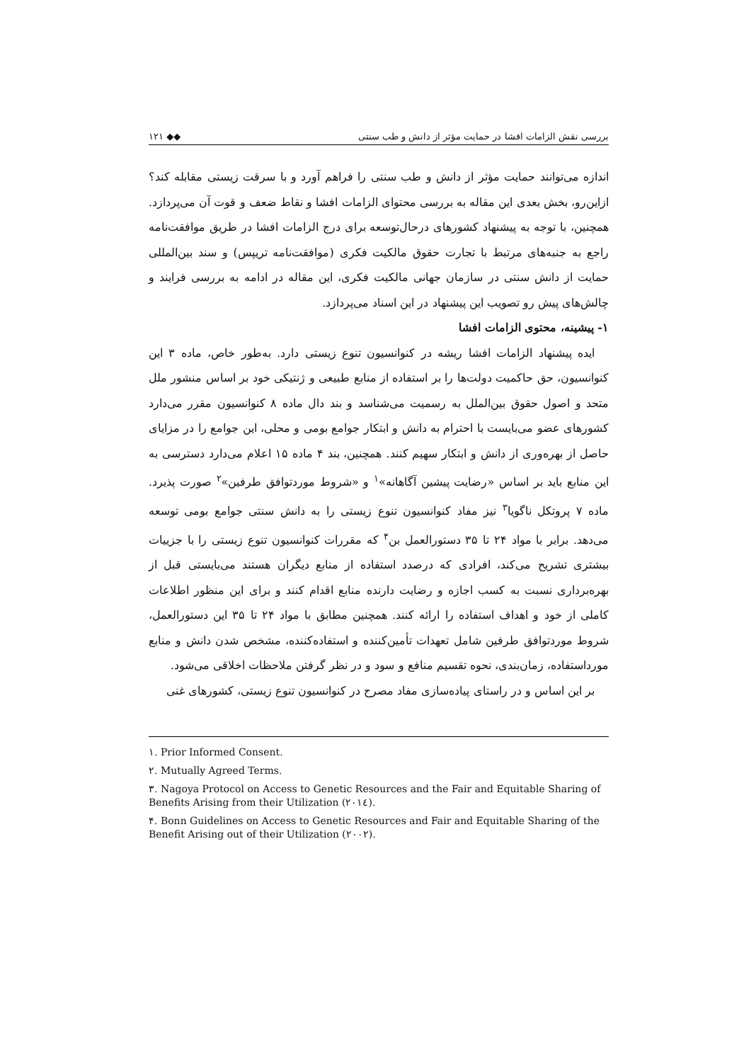بررسی نقش الزامات افشا در حمایت مؤثر از دانش و طب سنتی ◆◆ ۱۲۱
اندازه می‌توانند حمایت مؤثر از دانش و طب سنتی را فراهم آورد و با سرقت زیستی مقابله کند؟ ازاین‌رو، بخش بعدی این مقاله به بررسی محتوای الزامات افشا و نقاط ضعف و قوت آن می‌پردازد. همچنین، با توجه به پیشنهاد کشورهای درحال‌توسعه برای درج الزامات افشا در طریق موافقت‌نامه راجع به جنبه‌های مرتبط با تجارت حقوق مالکیت فکری (موافقت‌نامه تریپس) و سند بین‌المللی حمایت از دانش سنتی در سازمان جهانی مالکیت فکری، این مقاله در ادامه به بررسی فرایند و چالش‌های پیش رو تصویب این پیشنهاد در این اسناد می‌پردازد.
۱- پیشینه، محتوی الزامات افشا
ایده پیشنهاد الزامات افشا ریشه در کنوانسیون تنوع زیستی دارد. به‌طور خاص، ماده ۳ این کنوانسیون، حق حاکمیت دولت‌ها را بر استفاده از منابع طبیعی و ژنتیکی خود بر اساس منشور ملل متحد و اصول حقوق بین‌الملل به رسمیت می‌شناسد و بند دال ماده ۸ کنوانسیون مقرر می‌دارد کشورهای عضو می‌بایست با احترام به دانش و ابتکار جوامع بومی و محلی، این جوامع را در مزایای حاصل از بهره‌وری از دانش و ابتکار سهیم کنند. همچنین، بند ۴ ماده ۱۵ اعلام می‌دارد دسترسی به این منابع باید بر اساس «رضایت پیشین آگاهانه»<sup>۱</sup> و «شروط موردتوافق طرفین»<sup>۲</sup> صورت پذیرد. ماده ۷ پروتکل ناگویا<sup>۳</sup> نیز مفاد کنوانسیون تنوع زیستی را به دانش سنتی جوامع بومی توسعه می‌دهد. برابر با مواد ۲۴ تا ۳۵ دستورالعمل بن<sup>۴</sup> که مقررات کنوانسیون تنوع زیستی را با جزییات بیشتری تشریح می‌کند، افرادی که درصدد استفاده از منابع دیگران هستند می‌بایستی قبل از بهره‌برداری نسبت به کسب اجازه و رضایت دارنده منابع اقدام کنند و برای این منظور اطلاعات کاملی از خود و اهداف استفاده را ارائه کنند. همچنین مطابق با مواد ۲۴ تا ۳۵ این دستورالعمل، شروط موردتوافق طرفین شامل تعهدات تأمین‌کننده و استفاده‌کننده، مشخص شدن دانش و منابع مورداستفاده، زمان‌بندی، نحوه تقسیم منافع و سود و در نظر گرفتن ملاحظات اخلاقی می‌شود.
بر این اساس و در راستای پیاده‌سازی مفاد مصرح در کنوانسیون تنوع زیستی، کشورهای غنی
۱. Prior Informed Consent.
۲. Mutually Agreed Terms.
۳. Nagoya Protocol on Access to Genetic Resources and the Fair and Equitable Sharing of Benefits Arising from their Utilization (۲۰۱٤).
۴. Bonn Guidelines on Access to Genetic Resources and Fair and Equitable Sharing of the Benefit Arising out of their Utilization (۲۰۰۲).